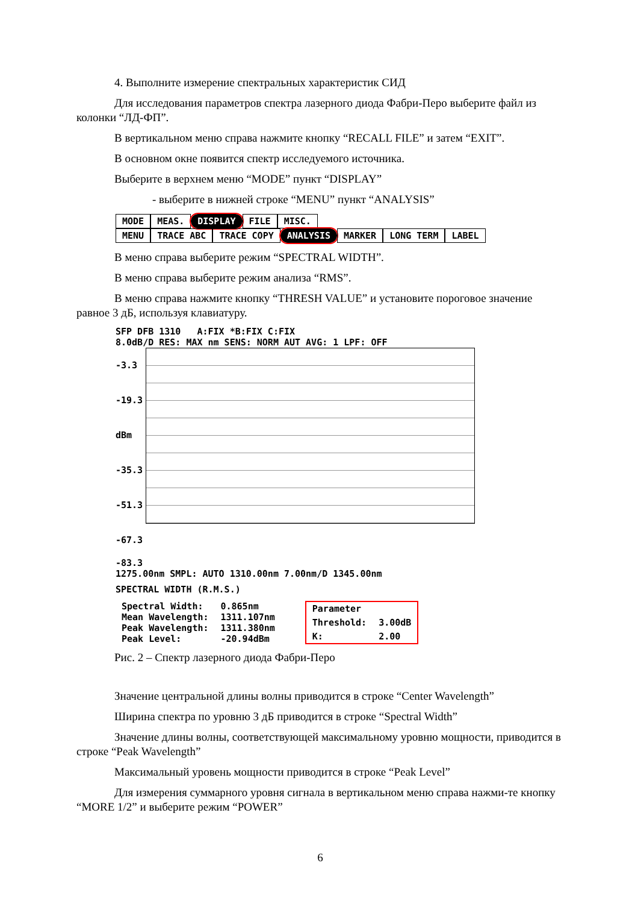4. Выполните измерение спектральных характеристик СИД
Для исследования параметров спектра лазерного диода Фабри-Перо выберите файл из колонки “ЛД-ФП”.
В вертикальном меню справа нажмите кнопку “RECALL FILE” и затем “EXIT”.
В основном окне появится спектр исследуемого источника.
Выберите в верхнем меню “MODE” пункт “DISPLAY”
- выберите в нижней строке “MENU” пункт “ANALYSIS”
MODE MEAS. DISPLAY FILE MISC.
MENU TRACE ABC TRACE COPY ANALYSIS MARKER LONG TERM LABEL
В меню справа выберите режим “SPECTRAL WIDTH”.
В меню справа выберите режим анализа “RMS”.
В меню справа нажмите кнопку “THRESH VALUE” и установите пороговое значение равное 3 дБ, используя клавиатуру.
SFP DFB 1310 A:FIX *B:FIX C:FIX
8.0dB/D RES: MAX nm SENS: NORM AUT AVG: 1 LPF: OFF
-3.3
-19.3 dBm
-35.3
-51.3
-67.3
-83.3
1275.00nm SMPL: AUTO 1310.00nm 7.00nm/D 1345.00nm
SPECTRAL WIDTH (R.M.S.)
| Spectral Width: | 0.865nm |
| Mean Wavelength: | 1311.107nm |
| Peak Wavelength: | 1311.380nm |
| Peak Level: | -20.94dBm |
| Parameter | |
| Threshold: | 3.00dB |
| K: | 2.00 |
Рис. 2 – Спектр лазерного диода Фабри-Перо
Значение центральной длины волны приводится в строке “Center Wavelength”
Ширина спектра по уровню 3 дБ приводится в строке “Spectral Width”
Значение длины волны, соответствующей максимальному уровню мощности, приводится в строке “Peak Wavelength”
Максимальный уровень мощности приводится в строке “Peak Level”
Для измерения суммарного уровня сигнала в вертикальном меню справа нажми-те кнопку “MORE 1/2” и выберите режим “POWER”
6